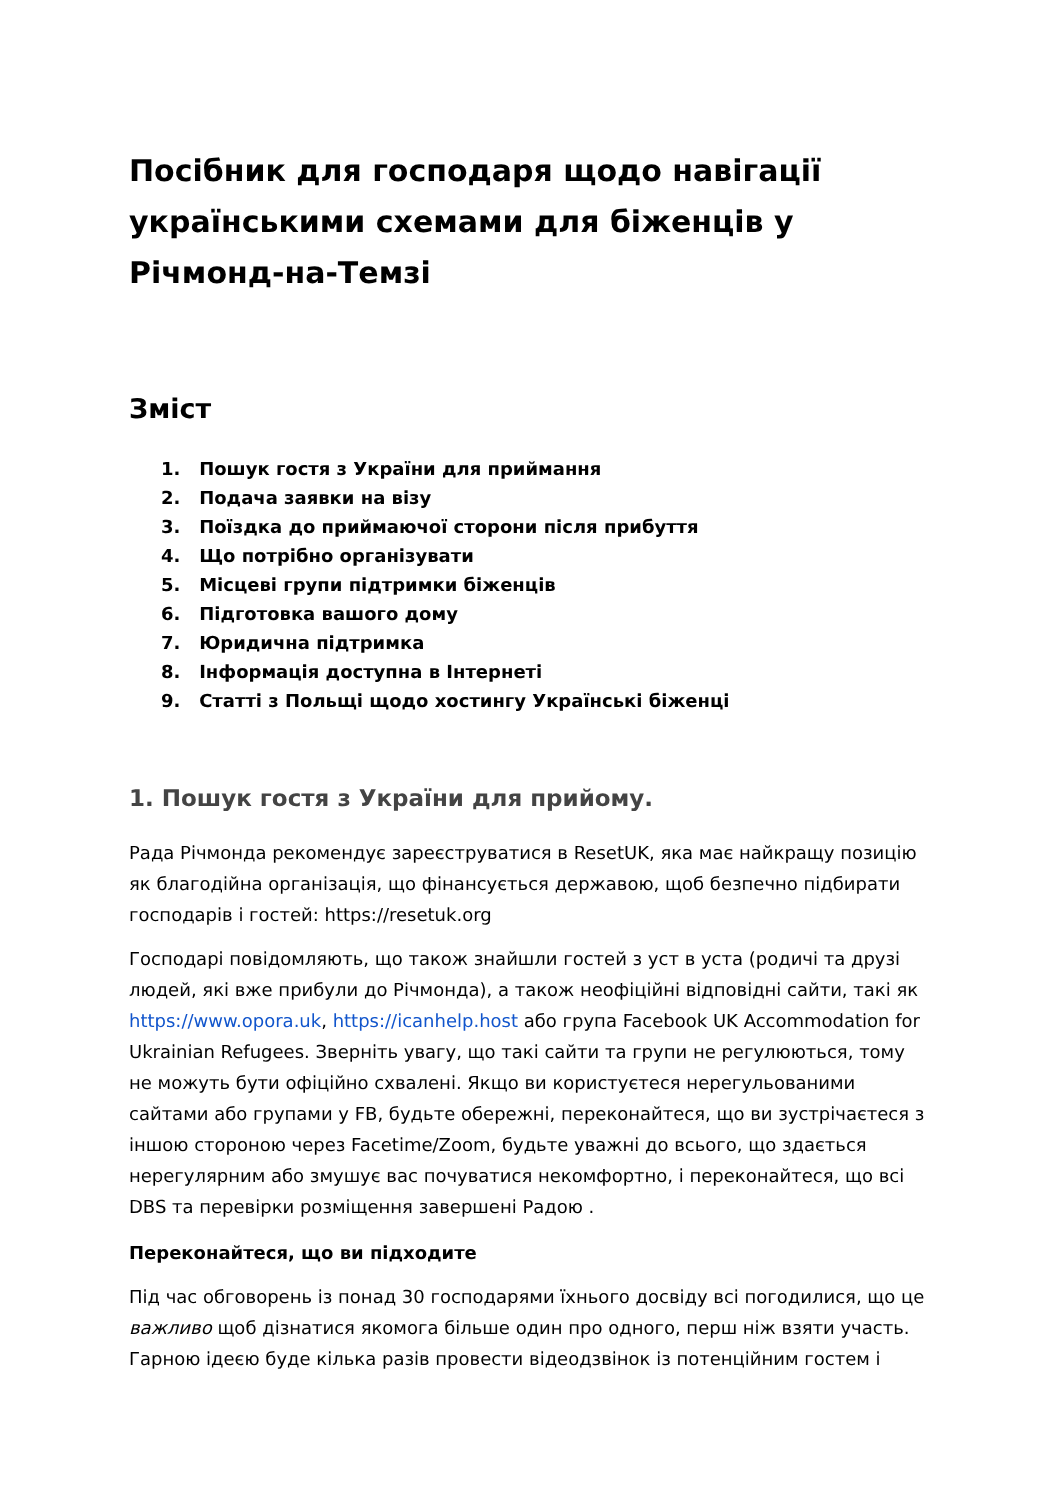Посібник для господаря щодо навігації українськими схемами для біженців у Річмонд-на-Темзі
Зміст
1. Пошук гостя з України для приймання
2. Подача заявки на візу
3. Поїздка до приймаючої сторони після прибуття
4. Що потрібно організувати
5. Місцеві групи підтримки біженців
6. Підготовка вашого дому
7. Юридична підтримка
8. Інформація доступна в Інтернеті
9. Статті з Польщі щодо хостингу Українські біженці
1. Пошук гостя з України для прийому.
Рада Річмонда рекомендує зареєструватися в ResetUK, яка має найкращу позицію як благодійна організація, що фінансується державою, щоб безпечно підбирати господарів і гостей: https://resetuk.org
Господарі повідомляють, що також знайшли гостей з уст в уста (родичі та друзі людей, які вже прибули до Річмонда), а також неофіційні відповідні сайти, такі як https://www.opora.uk, https://icanhelp.host або група Facebook UK Accommodation for Ukrainian Refugees. Зверніть увагу, що такі сайти та групи не регулюються, тому не можуть бути офіційно схвалені. Якщо ви користуєтеся нерегульованими сайтами або групами у FB, будьте обережні, переконайтеся, що ви зустрічаєтеся з іншою стороною через Facetime/Zoom, будьте уважні до всього, що здається нерегулярним або змушує вас почуватися некомфортно, і переконайтеся, що всі DBS та перевірки розміщення завершені Радою .
Переконайтеся, що ви підходите
Під час обговорень із понад 30 господарями їхнього досвіду всі погодилися, що це важливо щоб дізнатися якомога більше один про одного, перш ніж взяти участь. Гарною ідеєю буде кілька разів провести відеодзвінок із потенційним гостем і